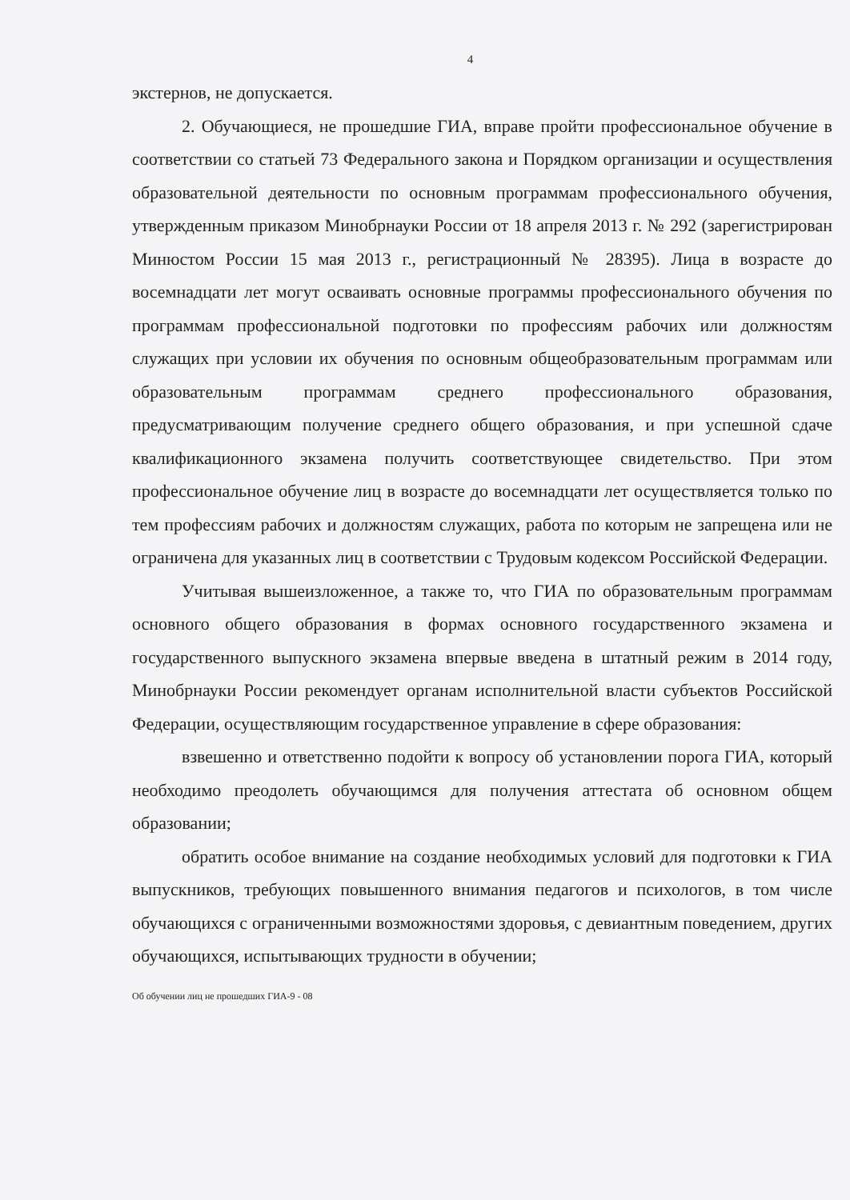4
экстернов, не допускается.
2. Обучающиеся, не прошедшие ГИА, вправе пройти профессиональное обучение в соответствии со статьей 73 Федерального закона и Порядком организации и осуществления образовательной деятельности по основным программам профессионального обучения, утвержденным приказом Минобрнауки России от 18 апреля 2013 г. № 292 (зарегистрирован Минюстом России 15 мая 2013 г., регистрационный № 28395). Лица в возрасте до восемнадцати лет могут осваивать основные программы профессионального обучения по программам профессиональной подготовки по профессиям рабочих или должностям служащих при условии их обучения по основным общеобразовательным программам или образовательным программам среднего профессионального образования, предусматривающим получение среднего общего образования, и при успешной сдаче квалификационного экзамена получить соответствующее свидетельство. При этом профессиональное обучение лиц в возрасте до восемнадцати лет осуществляется только по тем профессиям рабочих и должностям служащих, работа по которым не запрещена или не ограничена для указанных лиц в соответствии с Трудовым кодексом Российской Федерации.
Учитывая вышеизложенное, а также то, что ГИА по образовательным программам основного общего образования в формах основного государственного экзамена и государственного выпускного экзамена впервые введена в штатный режим в 2014 году, Минобрнауки России рекомендует органам исполнительной власти субъектов Российской Федерации, осуществляющим государственное управление в сфере образования:
взвешенно и ответственно подойти к вопросу об установлении порога ГИА, который необходимо преодолеть обучающимся для получения аттестата об основном общем образовании;
обратить особое внимание на создание необходимых условий для подготовки к ГИА выпускников, требующих повышенного внимания педагогов и психологов, в том числе обучающихся с ограниченными возможностями здоровья, с девиантным поведением, других обучающихся, испытывающих трудности в обучении;
Об обучении лиц не прошедших ГИА-9 - 08